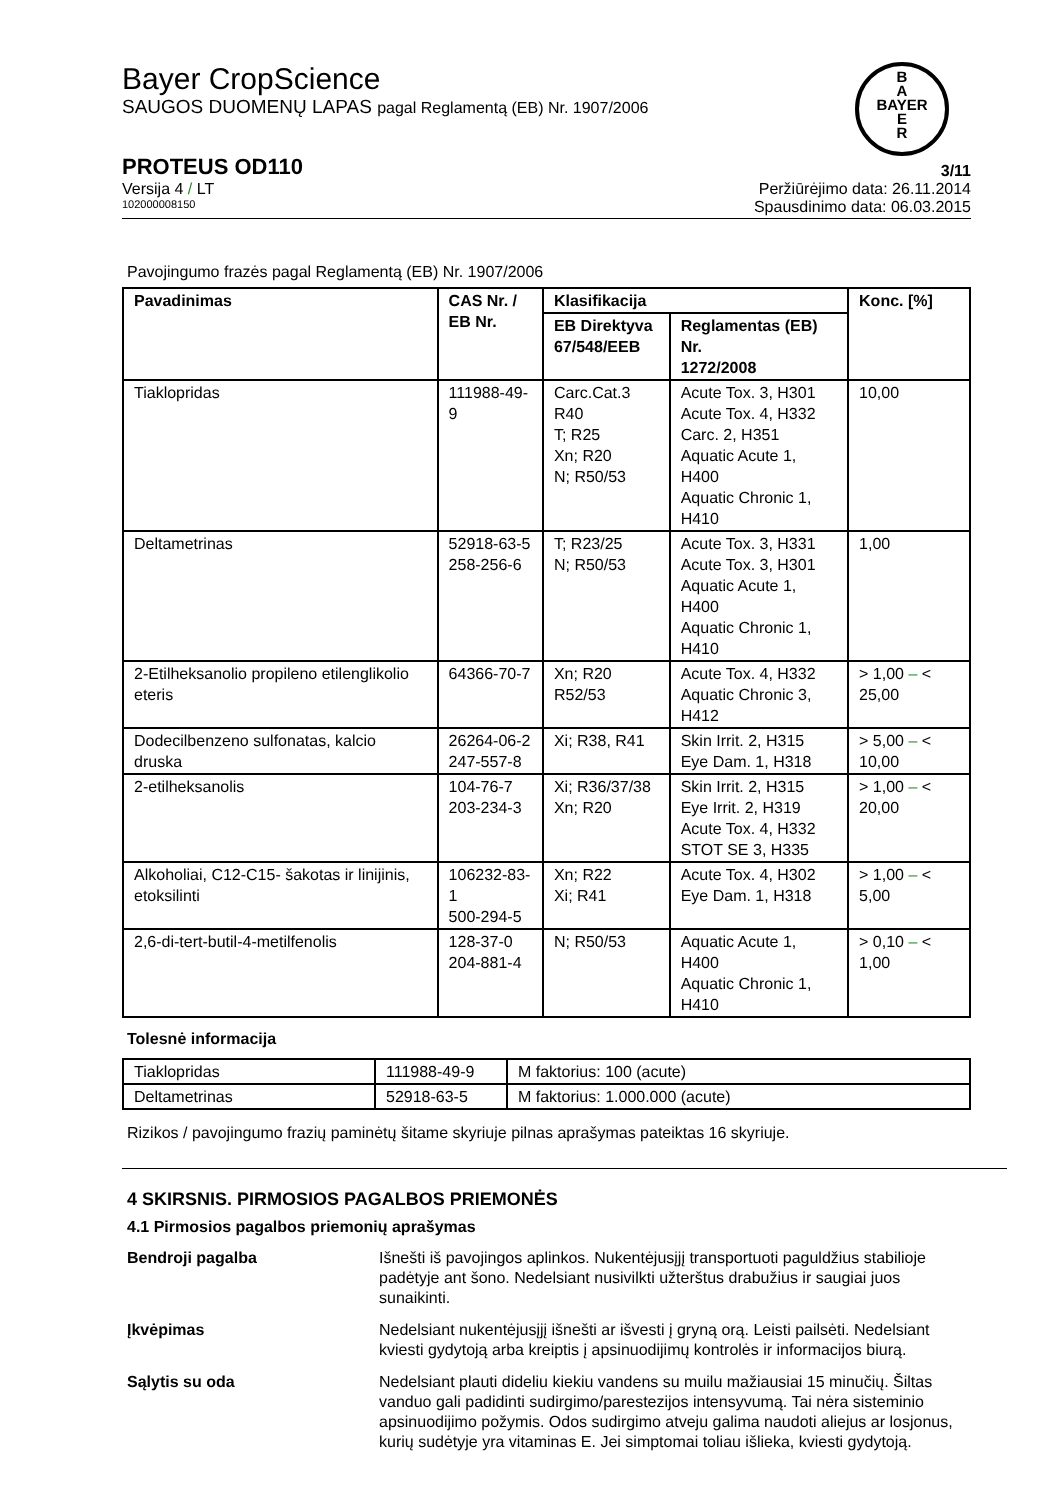B
A
BAYER
E
R
Bayer CropScience
SAUGOS DUOMENŲ LAPAS pagal Reglamentą (EB) Nr. 1907/2006
PROTEUS OD110 3/11
Versija 4 / LT Peržiūrėjimo data: 26.11.2014
102000008150 Spausdinimo data: 06.03.2015
Pavojingumo frazės pagal Reglamentą (EB) Nr. 1907/2006
| Pavadinimas | CAS Nr. / EB Nr. | Klasifikacija | | Konc. [%] |
| --- | --- | --- | --- | --- |
| | | EB Direktyva 67/548/EEB | Reglamentas (EB) Nr. 1272/2008 | |
| Tiaklopridas | 111988-49-9 | Carc.Cat.3 R40 T; R25 Xn; R20 N; R50/53 | Acute Tox. 3, H301 Acute Tox. 4, H332 Carc. 2, H351 Aquatic Acute 1, H400 Aquatic Chronic 1, H410 | 10,00 |
| Deltametrinas | 52918-63-5 258-256-6 | T; R23/25 N; R50/53 | Acute Tox. 3, H331 Acute Tox. 3, H301 Aquatic Acute 1, H400 Aquatic Chronic 1, H410 | 1,00 |
| 2-Etilheksanolio propileno etilenglikolio eteris | 64366-70-7 | Xn; R20 R52/53 | Acute Tox. 4, H332 Aquatic Chronic 3, H412 | > 1,00 – < 25,00 |
| Dodecilbenzeno sulfonatas, kalcio druska | 26264-06-2 247-557-8 | Xi; R38, R41 | Skin Irrit. 2, H315 Eye Dam. 1, H318 | > 5,00 – < 10,00 |
| 2-etilheksanolis | 104-76-7 203-234-3 | Xi; R36/37/38 Xn; R20 | Skin Irrit. 2, H315 Eye Irrit. 2, H319 Acute Tox. 4, H332 STOT SE 3, H335 | > 1,00 – < 20,00 |
| Alkoholiai, C12-C15- šakotas ir linijinis, etoksilinti | 106232-83-1 500-294-5 | Xn; R22 Xi; R41 | Acute Tox. 4, H302 Eye Dam. 1, H318 | > 1,00 – < 5,00 |
| 2,6-di-tert-butil-4-metilfenolis | 128-37-0 204-881-4 | N; R50/53 | Aquatic Acute 1, H400 Aquatic Chronic 1, H410 | > 0,10 – < 1,00 |
Tolesnė informacija
| Tiaklopridas | 111988-49-9 | M faktorius: 100 (acute) |
| Deltametrinas | 52918-63-5 | M faktorius: 1.000.000 (acute) |
Rizikos / pavojingumo frazių paminėtų šitame skyriuje pilnas aprašymas pateiktas 16 skyriuje.
4 SKIRSNIS. PIRMOSIOS PAGALBOS PRIEMONĖS
4.1 Pirmosios pagalbos priemonių aprašymas
Bendroji pagalba Išnešti iš pavojingos aplinkos. Nukentėjusįjį transportuoti paguldžius stabilioje padėtyje ant šono. Nedelsiant nusivilkti užterštus drabužius ir saugiai juos sunaikinti.
Įkvėpimas Nedelsiant nukentėjusįjį išnešti ar išvesti į gryną orą. Leisti pailsėti. Nedelsiant kviesti gydytoją arba kreiptis į apsinuodijimų kontrolės ir informacijos biurą.
Sąlytis su oda Nedelsiant plauti dideliu kiekiu vandens su muilu mažiausiai 15 minučių. Šiltas vanduo gali padidinti sudirgimo/parestezijos intensyvumą. Tai nėra sisteminio apsinuodijimo požymis. Odos sudirgimo atveju galima naudoti aliejus ar losjonus, kurių sudėtyje yra vitaminas E. Jei simptomai toliau išlieka, kviesti gydytoją.